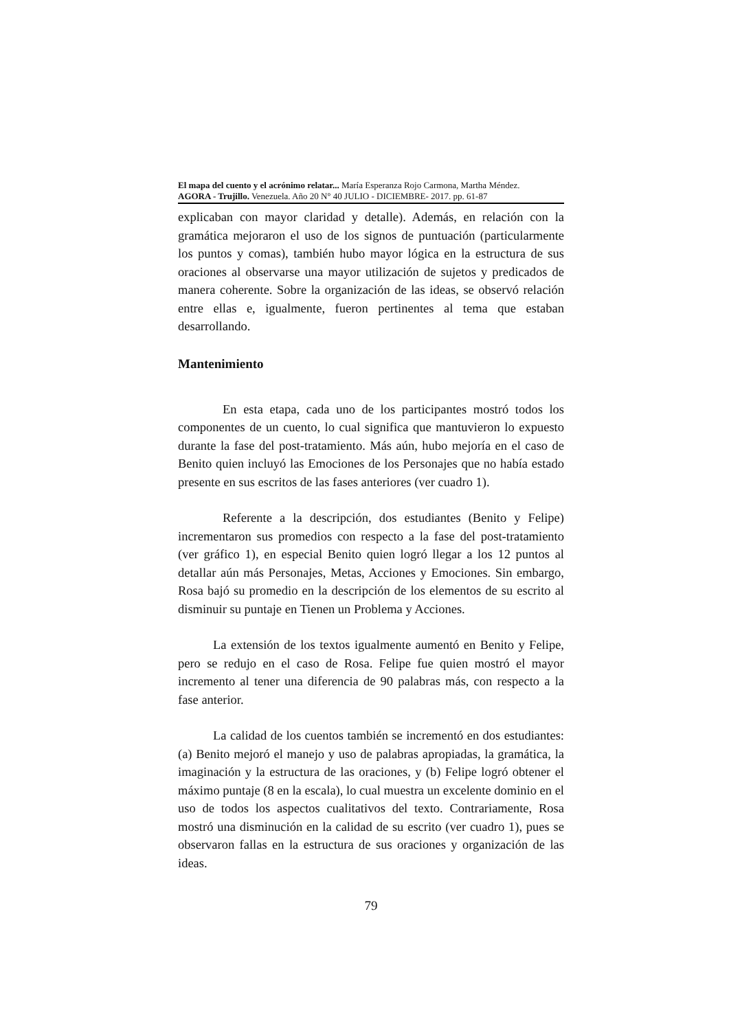El mapa del cuento y el acrónimo relatar... María Esperanza Rojo Carmona, Martha Méndez.
AGORA - Trujillo. Venezuela. Año 20 N° 40 JULIO - DICIEMBRE- 2017. pp. 61-87
explicaban con mayor claridad y detalle). Además, en relación con la gramática mejoraron el uso de los signos de puntuación (particularmente los puntos y comas), también hubo mayor lógica en la estructura de sus oraciones al observarse una mayor utilización de sujetos y predicados de manera coherente. Sobre la organización de las ideas, se observó relación entre ellas e, igualmente, fueron pertinentes al tema que estaban desarrollando.
Mantenimiento
En esta etapa, cada uno de los participantes mostró todos los componentes de un cuento, lo cual significa que mantuvieron lo expuesto durante la fase del post-tratamiento. Más aún, hubo mejoría en el caso de Benito quien incluyó las Emociones de los Personajes que no había estado presente en sus escritos de las fases anteriores (ver cuadro 1).
Referente a la descripción, dos estudiantes (Benito y Felipe) incrementaron sus promedios con respecto a la fase del post-tratamiento (ver gráfico 1), en especial Benito quien logró llegar a los 12 puntos al detallar aún más Personajes, Metas, Acciones y Emociones. Sin embargo, Rosa bajó su promedio en la descripción de los elementos de su escrito al disminuir su puntaje en Tienen un Problema y Acciones.
La extensión de los textos igualmente aumentó en Benito y Felipe, pero se redujo en el caso de Rosa. Felipe fue quien mostró el mayor incremento al tener una diferencia de 90 palabras más, con respecto a la fase anterior.
La calidad de los cuentos también se incrementó en dos estudiantes: (a) Benito mejoró el manejo y uso de palabras apropiadas, la gramática, la imaginación y la estructura de las oraciones, y (b) Felipe logró obtener el máximo puntaje (8 en la escala), lo cual muestra un excelente dominio en el uso de todos los aspectos cualitativos del texto. Contrariamente, Rosa mostró una disminución en la calidad de su escrito (ver cuadro 1), pues se observaron fallas en la estructura de sus oraciones y organización de las ideas.
79